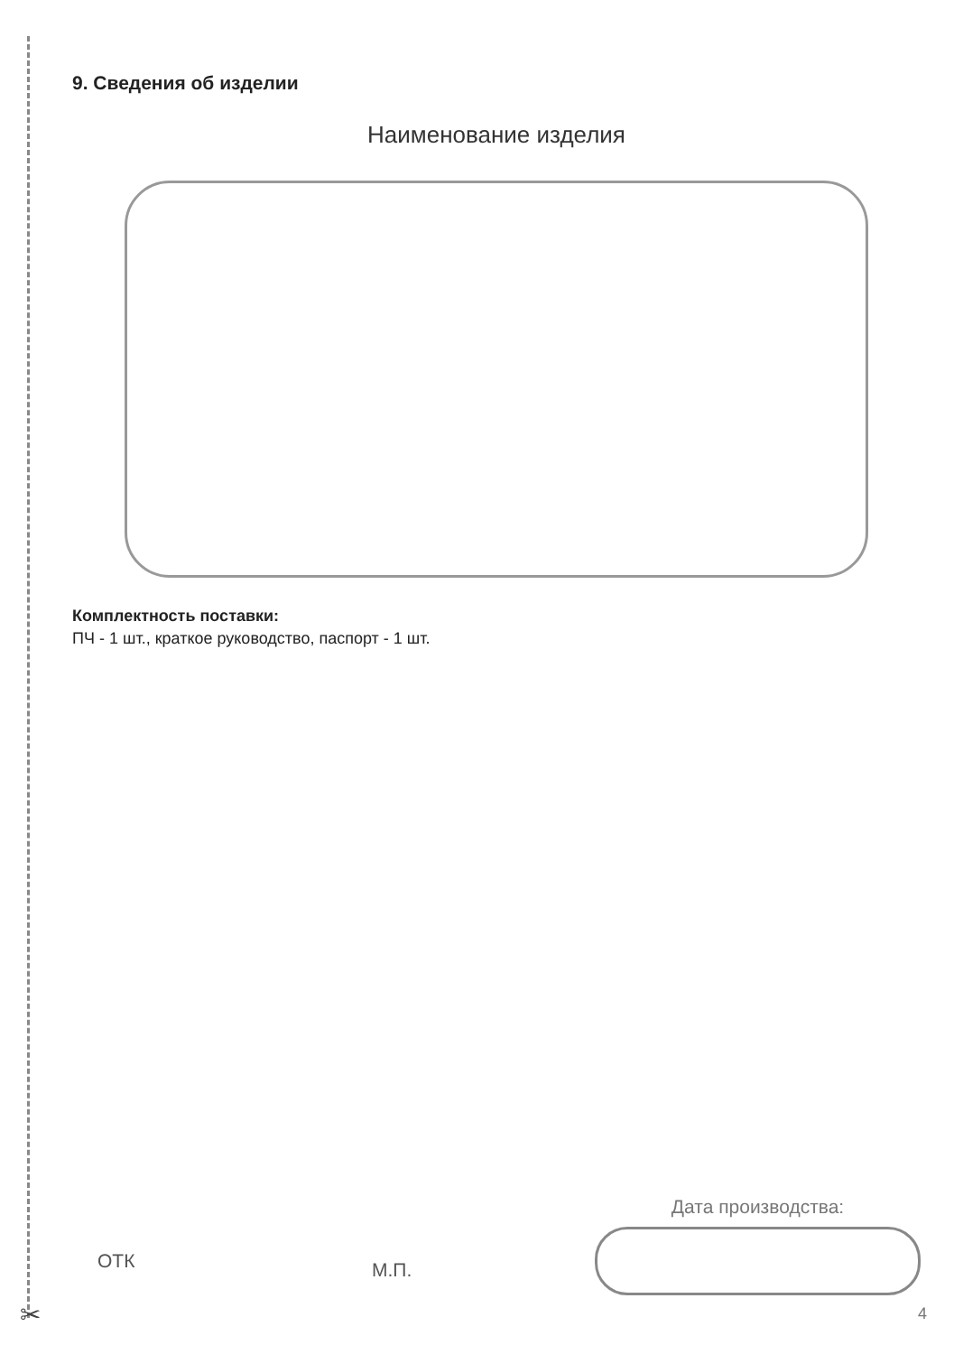✂
9. Сведения об изделии
Наименование изделия
Комплектность поставки:
ПЧ - 1 шт., краткое руководство, паспорт - 1 шт.
ОТК
М.П.
Дата производства:
4